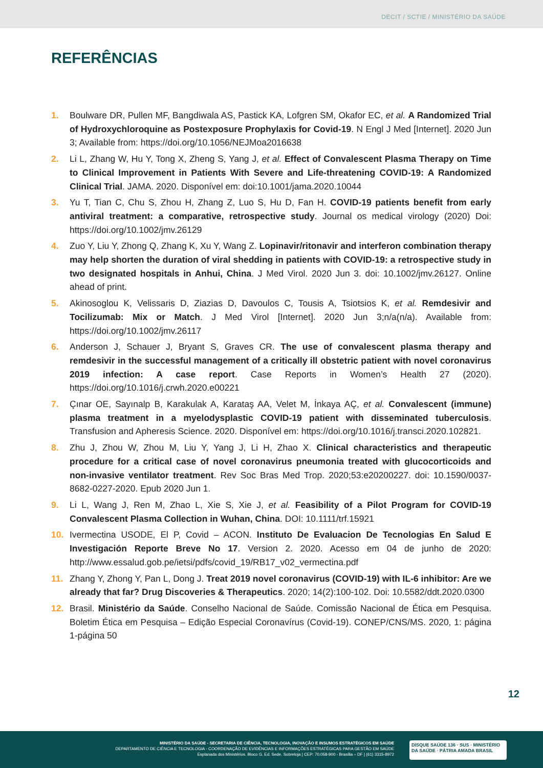DECIT / SCTIE / MINISTÉRIO DA SAÚDE
REFERÊNCIAS
1. Boulware DR, Pullen MF, Bangdiwala AS, Pastick KA, Lofgren SM, Okafor EC, et al. A Randomized Trial of Hydroxychloroquine as Postexposure Prophylaxis for Covid-19. N Engl J Med [Internet]. 2020 Jun 3; Available from: https://doi.org/10.1056/NEJMoa2016638
2. Li L, Zhang W, Hu Y, Tong X, Zheng S, Yang J, et al. Effect of Convalescent Plasma Therapy on Time to Clinical Improvement in Patients With Severe and Life-threatening COVID-19: A Randomized Clinical Trial. JAMA. 2020. Disponível em: doi:10.1001/jama.2020.10044
3. Yu T, Tian C, Chu S, Zhou H, Zhang Z, Luo S, Hu D, Fan H. COVID-19 patients benefit from early antiviral treatment: a comparative, retrospective study. Journal os medical virology (2020) Doi: https://doi.org/10.1002/jmv.26129
4. Zuo Y, Liu Y, Zhong Q, Zhang K, Xu Y, Wang Z. Lopinavir/ritonavir and interferon combination therapy may help shorten the duration of viral shedding in patients with COVID-19: a retrospective study in two designated hospitals in Anhui, China. J Med Virol. 2020 Jun 3. doi: 10.1002/jmv.26127. Online ahead of print.
5. Akinosoglou K, Velissaris D, Ziazias D, Davoulos C, Tousis A, Tsiotsios K, et al. Remdesivir and Tocilizumab: Mix or Match. J Med Virol [Internet]. 2020 Jun 3;n/a(n/a). Available from: https://doi.org/10.1002/jmv.26117
6. Anderson J, Schauer J, Bryant S, Graves CR. The use of convalescent plasma therapy and remdesivir in the successful management of a critically ill obstetric patient with novel coronavirus 2019 infection: A case report. Case Reports in Women’s Health 27 (2020). https://doi.org/10.1016/j.crwh.2020.e00221
7. Çınar OE, Sayınalp B, Karakulak A, Karataş AA, Velet M, İnkaya AÇ, et al. Convalescent (immune) plasma treatment in a myelodysplastic COVID-19 patient with disseminated tuberculosis. Transfusion and Apheresis Science. 2020. Disponível em: https://doi.org/10.1016/j.transci.2020.102821.
8. Zhu J, Zhou W, Zhou M, Liu Y, Yang J, Li H, Zhao X. Clinical characteristics and therapeutic procedure for a critical case of novel coronavirus pneumonia treated with glucocorticoids and non-invasive ventilator treatment. Rev Soc Bras Med Trop. 2020;53:e20200227. doi: 10.1590/0037-8682-0227-2020. Epub 2020 Jun 1.
9. Li L, Wang J, Ren M, Zhao L, Xie S, Xie J, et al. Feasibility of a Pilot Program for COVID-19 Convalescent Plasma Collection in Wuhan, China. DOI: 10.1111/trf.15921
10. Ivermectina USODE, El P, Covid – ACON. Instituto De Evaluacion De Tecnologias En Salud E Investigación Reporte Breve No 17. Version 2. 2020. Acesso em 04 de junho de 2020: http://www.essalud.gob.pe/ietsi/pdfs/covid_19/RB17_v02_vermectina.pdf
11. Zhang Y, Zhong Y, Pan L, Dong J. Treat 2019 novel coronavirus (COVID-19) with IL-6 inhibitor: Are we already that far? Drug Discoveries & Therapeutics. 2020; 14(2):100-102. Doi: 10.5582/ddt.2020.0300
12. Brasil. Ministério da Saúde. Conselho Nacional de Saúde. Comissão Nacional de Ética em Pesquisa. Boletim Ética em Pesquisa – Edição Especial Coronavírus (Covid-19). CONEP/CNS/MS. 2020, 1: página 1-página 50
12
MINISTÉRIO DA SAÚDE - SECRETARIA DE CIÊNCIA, TECNOLOGIA, INOVAÇÃO E INSUMOS ESTRATÉGICOS EM SAÚDE
DEPARTAMENTO DE CIÊNCIA E TECNOLOGIA - COORDENAÇÃO DE EVIDÊNCIAS E INFORMAÇÕES ESTRATÉGICAS PARA GESTÃO EM SAÚDE
Esplanada dos Ministérios. Bloco G. Ed. Sede. Sobreloja | CEP: 70.058-900 - Brasília – DF | (61) 3315-8972
DISQUE SAÚDE 136 · SUS · MINISTÉRIO DA SAÚDE · PÁTRIA AMADA BRASIL